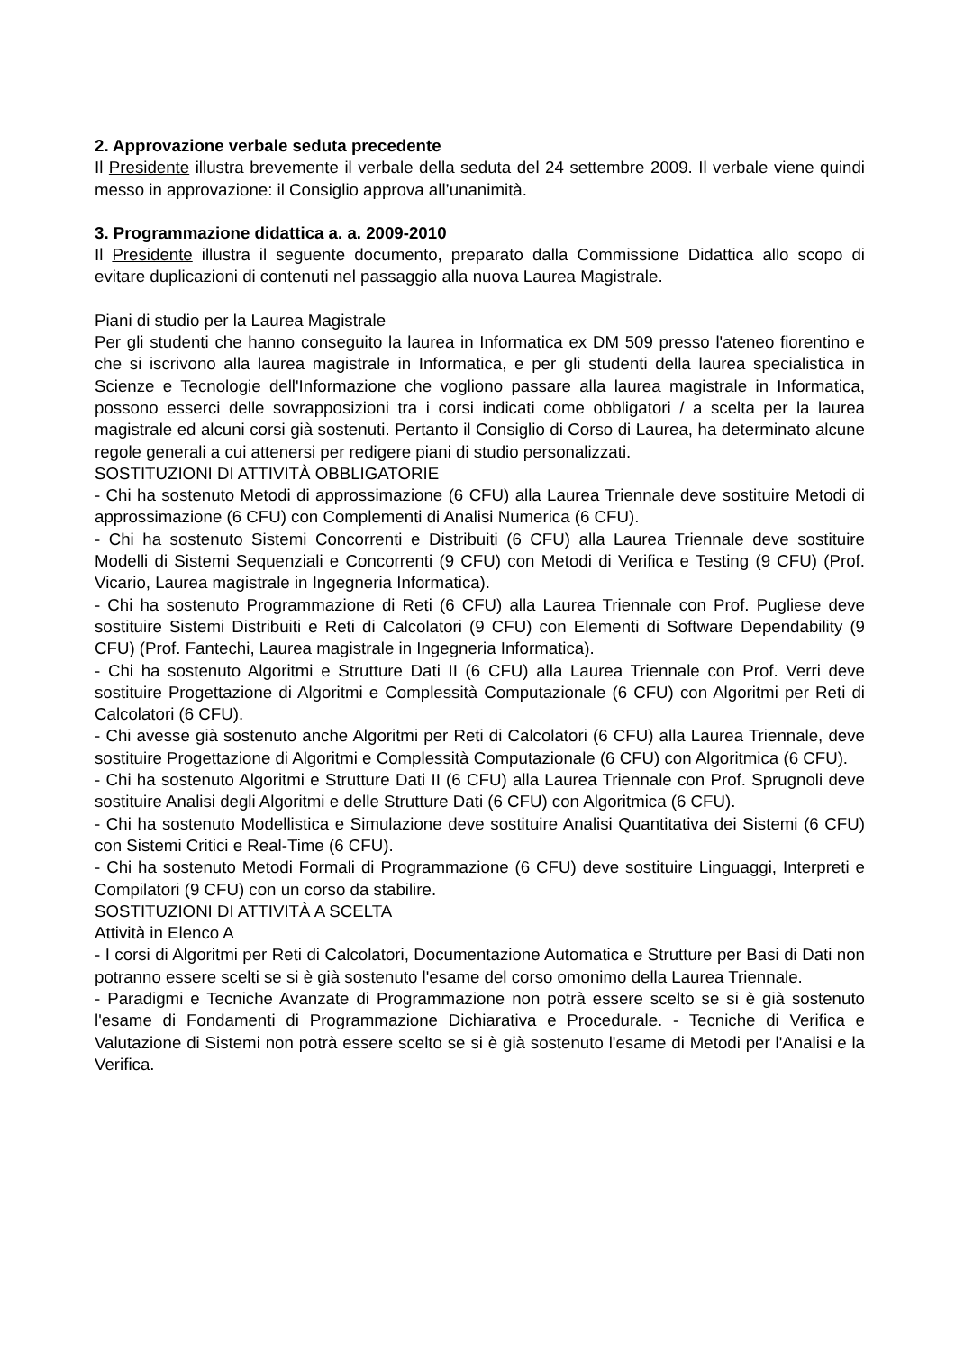2. Approvazione verbale seduta precedente
Il Presidente illustra brevemente il verbale della seduta del 24 settembre 2009. Il verbale viene quindi messo in approvazione: il Consiglio approva all’unanimità.
3. Programmazione didattica a. a. 2009-2010
Il Presidente illustra il seguente documento, preparato dalla Commissione Didattica allo scopo di evitare duplicazioni di contenuti nel passaggio alla nuova Laurea Magistrale.
Piani di studio per la Laurea Magistrale
Per gli studenti che hanno conseguito la laurea in Informatica ex DM 509 presso l'ateneo fiorentino e che si iscrivono alla laurea magistrale in Informatica, e per gli studenti della laurea specialistica in Scienze e Tecnologie dell'Informazione che vogliono passare alla laurea magistrale in Informatica, possono esserci delle sovrapposizioni tra i corsi indicati come obbligatori / a scelta per la laurea magistrale ed alcuni corsi già sostenuti. Pertanto il Consiglio di Corso di Laurea, ha determinato alcune regole generali a cui attenersi per redigere piani di studio personalizzati.
SOSTITUZIONI DI ATTIVITÀ OBBLIGATORIE
- Chi ha sostenuto Metodi di approssimazione (6 CFU) alla Laurea Triennale deve sostituire Metodi di approssimazione (6 CFU) con Complementi di Analisi Numerica (6 CFU).
- Chi ha sostenuto Sistemi Concorrenti e Distribuiti (6 CFU) alla Laurea Triennale deve sostituire Modelli di Sistemi Sequenziali e Concorrenti (9 CFU) con Metodi di Verifica e Testing (9 CFU) (Prof. Vicario, Laurea magistrale in Ingegneria Informatica).
- Chi ha sostenuto Programmazione di Reti (6 CFU) alla Laurea Triennale con Prof. Pugliese deve sostituire Sistemi Distribuiti e Reti di Calcolatori (9 CFU) con Elementi di Software Dependability (9 CFU) (Prof. Fantechi, Laurea magistrale in Ingegneria Informatica).
- Chi ha sostenuto Algoritmi e Strutture Dati II (6 CFU) alla Laurea Triennale con Prof. Verri deve sostituire Progettazione di Algoritmi e Complessità Computazionale (6 CFU) con Algoritmi per Reti di Calcolatori (6 CFU).
- Chi avesse già sostenuto anche Algoritmi per Reti di Calcolatori (6 CFU) alla Laurea Triennale, deve sostituire Progettazione di Algoritmi e Complessità Computazionale (6 CFU) con Algoritmica (6 CFU).
- Chi ha sostenuto Algoritmi e Strutture Dati II (6 CFU) alla Laurea Triennale con Prof. Sprugnoli deve sostituire Analisi degli Algoritmi e delle Strutture Dati (6 CFU) con Algoritmica (6 CFU).
- Chi ha sostenuto Modellistica e Simulazione deve sostituire Analisi Quantitativa dei Sistemi (6 CFU) con Sistemi Critici e Real-Time (6 CFU).
- Chi ha sostenuto Metodi Formali di Programmazione (6 CFU) deve sostituire Linguaggi, Interpreti e Compilatori (9 CFU) con un corso da stabilire.
SOSTITUZIONI DI ATTIVITÀ A SCELTA
Attività in Elenco A
- I corsi di Algoritmi per Reti di Calcolatori, Documentazione Automatica e Strutture per Basi di Dati non potranno essere scelti se si è già sostenuto l'esame del corso omonimo della Laurea Triennale.
- Paradigmi e Tecniche Avanzate di Programmazione non potrà essere scelto se si è già sostenuto l'esame di Fondamenti di Programmazione Dichiarativa e Procedurale. - Tecniche di Verifica e Valutazione di Sistemi non potrà essere scelto se si è già sostenuto l'esame di Metodi per l'Analisi e la Verifica.